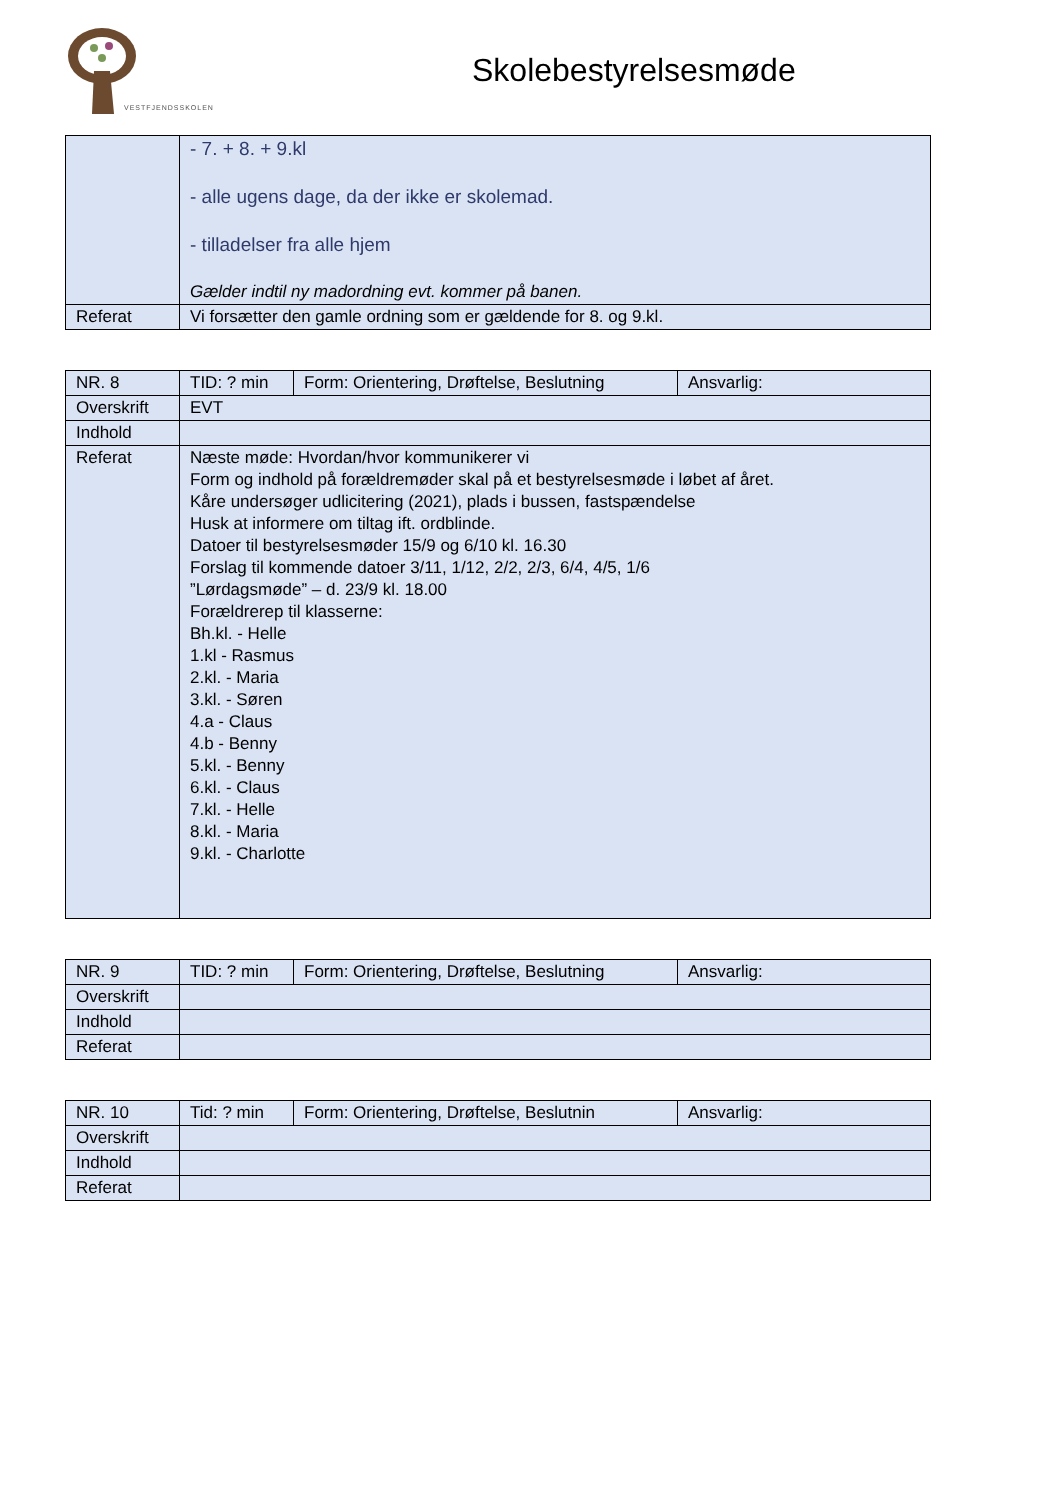VESTFJENDSSKOLEN
Skolebestyrelsesmøde
| | - 7. + 8. + 9.kl - alle ugens dage, da der ikke er skolemad. - tilladelser fra alle hjem Gælder indtil ny madordning evt. kommer på banen. |
| Referat | Vi forsætter den gamle ordning som er gældende for 8. og 9.kl. |
| NR. 8 | TID: ? min | Form: Orientering, Drøftelse, Beslutning | Ansvarlig: |
| Overskrift | EVT | | |
| Indhold | | | |
| Referat | Næste møde: Hvordan/hvor kommunikerer vi Form og indhold på forældremøder skal på et bestyrelsesmøde i løbet af året. Kåre undersøger udlicitering (2021), plads i bussen, fastspændelse Husk at informere om tiltag ift. ordblinde. Datoer til bestyrelsesmøder 15/9 og 6/10 kl. 16.30 Forslag til kommende datoer 3/11, 1/12, 2/2, 2/3, 6/4, 4/5, 1/6 ”Lørdagsmøde” – d. 23/9 kl. 18.00 Forældrerep til klasserne: Bh.kl. - Helle 1.kl - Rasmus 2.kl. - Maria 3.kl. - Søren 4.a - Claus 4.b - Benny 5.kl. - Benny 6.kl. - Claus 7.kl. - Helle 8.kl. - Maria 9.kl. - Charlotte | | |
| NR. 9 | TID: ? min | Form: Orientering, Drøftelse, Beslutning | Ansvarlig: |
| Overskrift | | | |
| Indhold | | | |
| Referat | | | |
| NR. 10 | Tid: ? min | Form: Orientering, Drøftelse, Beslutnin | Ansvarlig: |
| Overskrift | | | |
| Indhold | | | |
| Referat | | | |